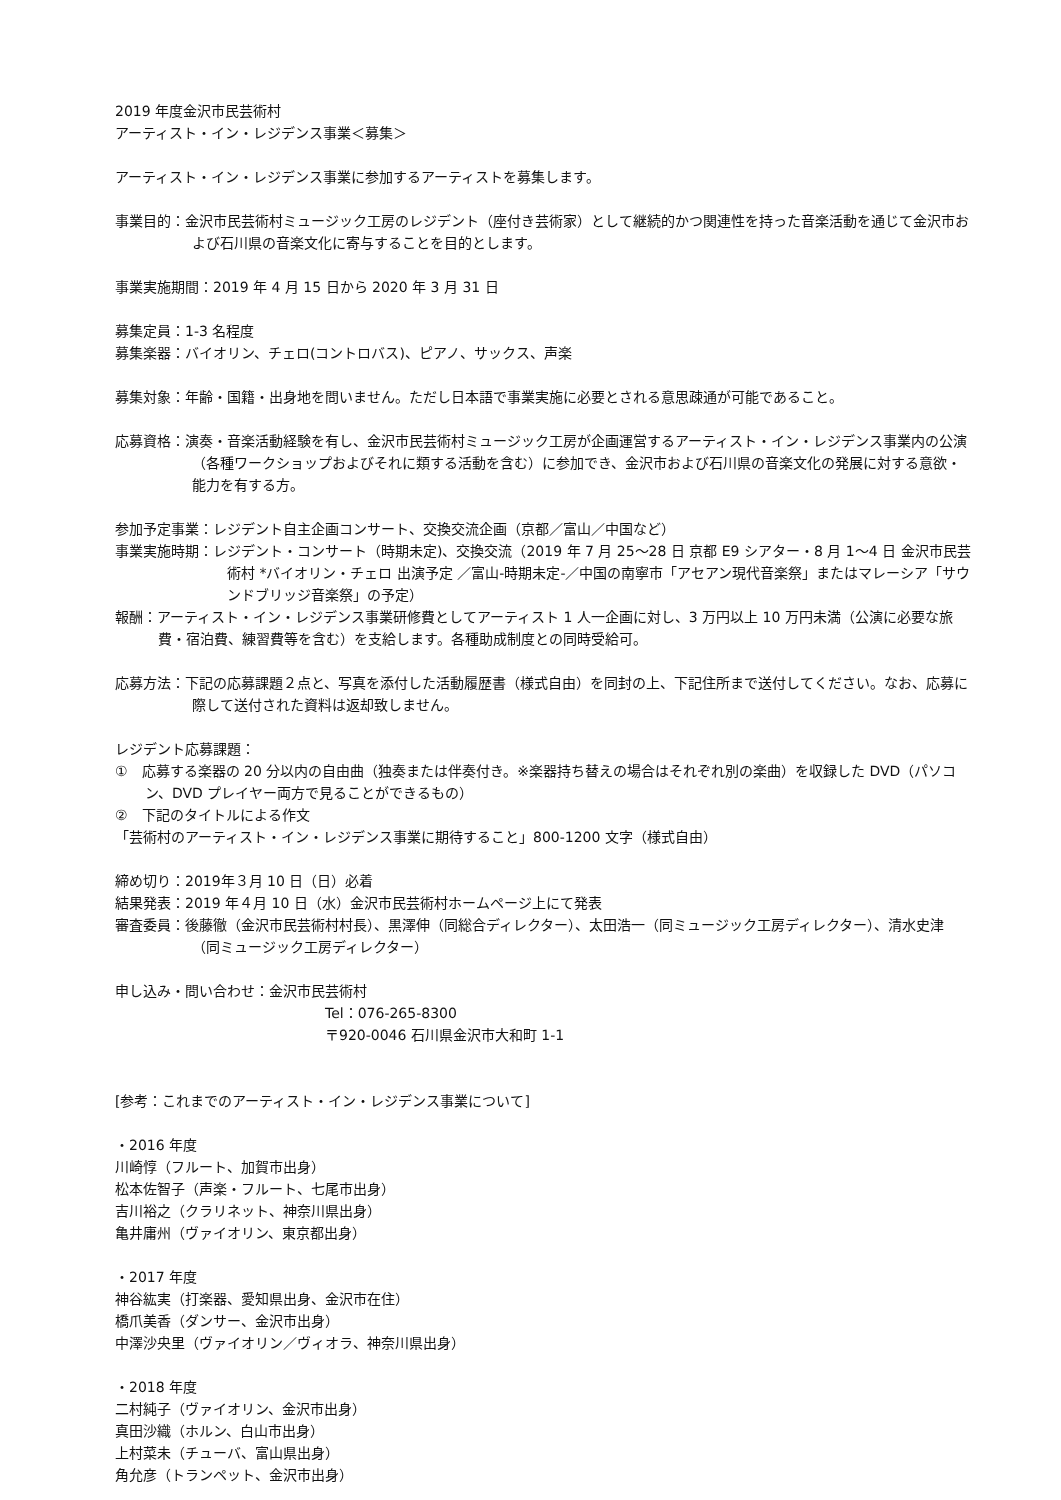2019 年度金沢市民芸術村
アーティスト・イン・レジデンス事業＜募集＞
アーティスト・イン・レジデンス事業に参加するアーティストを募集します。
事業目的：金沢市民芸術村ミュージック工房のレジデント（座付き芸術家）として継続的かつ関連性を持った音楽活動を通じて金沢市および石川県の音楽文化に寄与することを目的とします。
事業実施期間：2019 年 4 月 15 日から 2020 年 3 月 31 日
募集定員：1-3 名程度
募集楽器：バイオリン、チェロ(コントロバス)、ピアノ、サックス、声楽
募集対象：年齢・国籍・出身地を問いません。ただし日本語で事業実施に必要とされる意思疎通が可能であること。
応募資格：演奏・音楽活動経験を有し、金沢市民芸術村ミュージック工房が企画運営するアーティスト・イン・レジデンス事業内の公演（各種ワークショップおよびそれに類する活動を含む）に参加でき、金沢市および石川県の音楽文化の発展に対する意欲・能力を有する方。
参加予定事業：レジデント自主企画コンサート、交換交流企画（京都／富山／中国など）
事業実施時期：レジデント・コンサート（時期未定)、交換交流（2019 年 7 月 25～28 日 京都 E9 シアター・8 月 1～4 日 金沢市民芸術村 *バイオリン・チェロ 出演予定 ／富山-時期未定-／中国の南寧市「アセアン現代音楽祭」またはマレーシア「サウンドブリッジ音楽祭」の予定）
報酬：アーティスト・イン・レジデンス事業研修費としてアーティスト 1 人一企画に対し、3 万円以上 10 万円未満（公演に必要な旅費・宿泊費、練習費等を含む）を支給します。各種助成制度との同時受給可。
応募方法：下記の応募課題２点と、写真を添付した活動履歴書（様式自由）を同封の上、下記住所まで送付してください。なお、応募に際して送付された資料は返却致しません。
レジデント応募課題：
①　応募する楽器の 20 分以内の自由曲（独奏または伴奏付き。※楽器持ち替えの場合はそれぞれ別の楽曲）を収録した DVD（パソコン、DVD プレイヤー両方で見ることができるもの）
②　下記のタイトルによる作文
「芸術村のアーティスト・イン・レジデンス事業に期待すること」800-1200 文字（様式自由）
締め切り：2019年３月 10 日（日）必着
結果発表：2019 年４月 10 日（水）金沢市民芸術村ホームページ上にて発表
審査委員：後藤徹（金沢市民芸術村村長）、黒澤伸（同総合ディレクター）、太田浩一（同ミュージック工房ディレクター）、清水史津（同ミュージック工房ディレクター）
申し込み・問い合わせ：金沢市民芸術村
Tel：076-265-8300
〒920-0046 石川県金沢市大和町 1-1
[参考：これまでのアーティスト・イン・レジデンス事業について]
・2016 年度
川崎惇（フルート、加賀市出身）
松本佐智子（声楽・フルート、七尾市出身）
吉川裕之（クラリネット、神奈川県出身）
亀井庸州（ヴァイオリン、東京都出身）
・2017 年度
神谷紘実（打楽器、愛知県出身、金沢市在住）
橋爪美香（ダンサー、金沢市出身）
中澤沙央里（ヴァイオリン／ヴィオラ、神奈川県出身）
・2018 年度
二村純子（ヴァイオリン、金沢市出身）
真田沙織（ホルン、白山市出身）
上村菜未（チューバ、富山県出身）
角允彦（トランペット、金沢市出身）